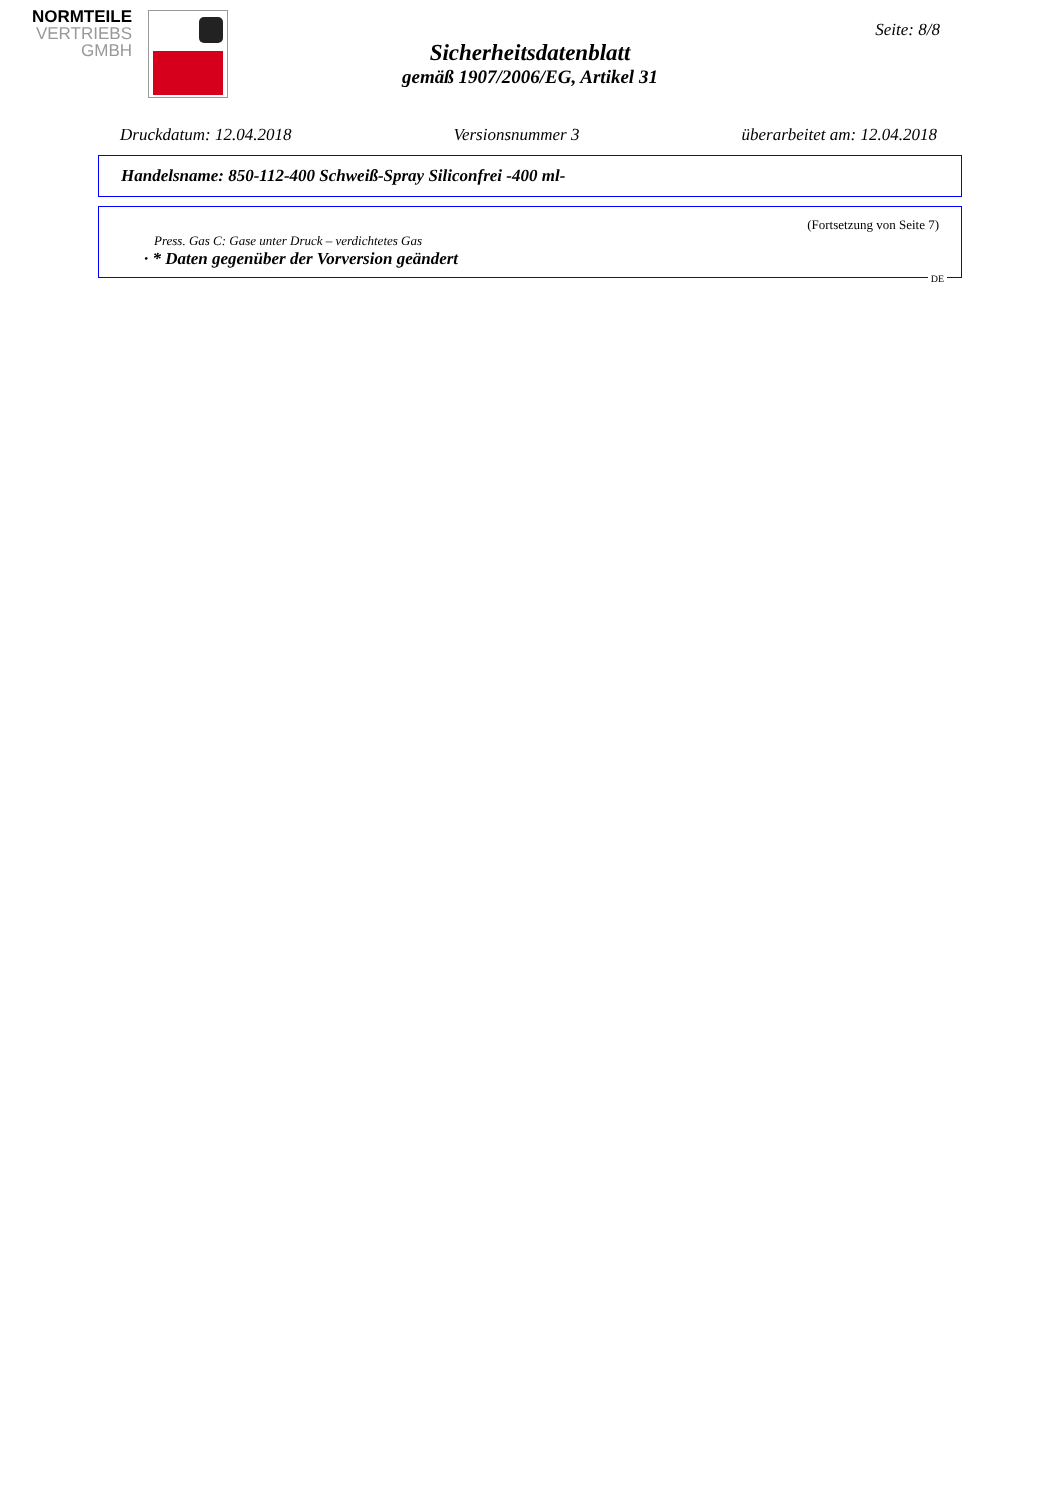NORMTEILE
VERTRIEBS
GMBH
Seite: 8/8
Sicherheitsdatenblatt
gemäß 1907/2006/EG, Artikel 31
Druckdatum: 12.04.2018 Versionsnummer 3 überarbeitet am: 12.04.2018
Handelsname: 850-112-400 Schweiß-Spray Siliconfrei -400 ml-
(Fortsetzung von Seite 7)
Press. Gas C: Gase unter Druck – verdichtetes Gas
· * Daten gegenüber der Vorversion geändert
DE